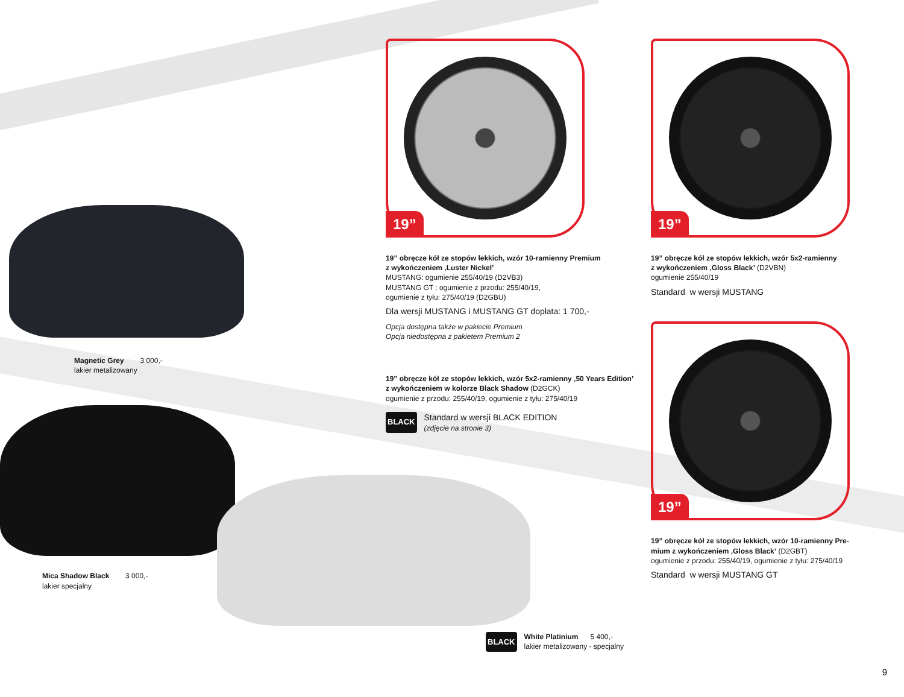Magnetic Grey 3 000,-
lakier metalizowany
Mica Shadow Black 3 000,-
lakier specjalny
19”
19” obręcze kół ze stopów lekkich, wzór 10-ramienny Premium
z wykończeniem ‚Luster Nickel’
MUSTANG: ogumienie 255/40/19 (D2VB3)
MUSTANG GT : ogumienie z przodu: 255/40/19,
ogumienie z tyłu: 275/40/19 (D2GBU)
Dla wersji MUSTANG i MUSTANG GT dopłata: 1 700,-
Opcja dostępna także w pakiecie Premium
Opcja niedostępna z pakietem Premium 2
19” obręcze kół ze stopów lekkich, wzór 5x2-ramienny ‚50 Years Edition’
z wykończeniem w kolorze Black Shadow (D2GCK)
ogumienie z przodu: 255/40/19, ogumienie z tyłu: 275/40/19
BLACK
Standard w wersji BLACK EDITION
(zdjęcie na stronie 3)
BLACK
White Platinium 5 400,-
lakier metalizowany - specjalny
19”
19” obręcze kół ze stopów lekkich, wzór 5x2-ramienny
z wykończeniem ‚Gloss Black’ (D2VBN)
ogumienie 255/40/19
Standard w wersji MUSTANG
19”
19” obręcze kół ze stopów lekkich, wzór 10-ramienny Pre-
mium z wykończeniem ‚Gloss Black’ (D2GBT)
ogumienie z przodu: 255/40/19, ogumienie z tyłu: 275/40/19
Standard w wersji MUSTANG GT
9